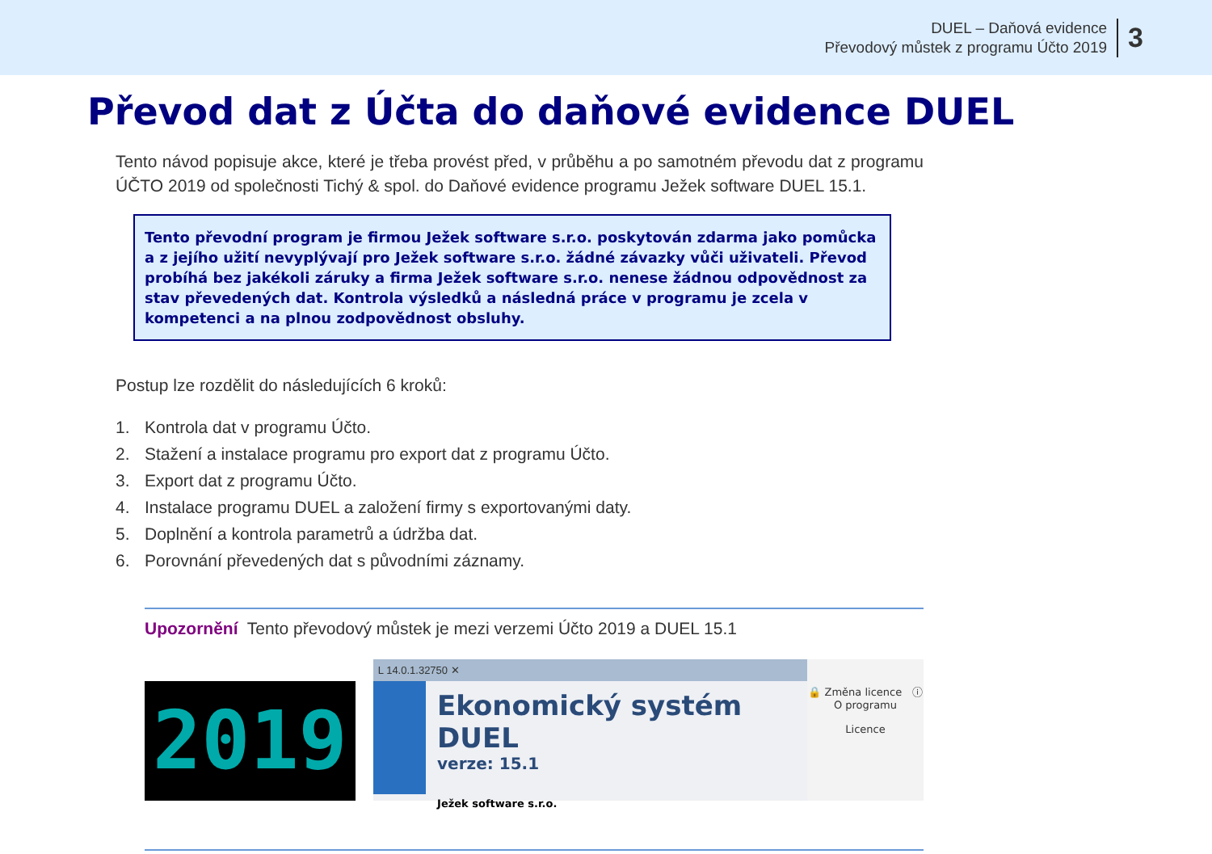DUEL – Daňová evidence
Převodový můstek z programu Účto 2019
3
Převod dat z Účta do daňové evidence DUEL
Tento návod popisuje akce, které je třeba provést před, v průběhu a po samotném převodu dat z programu ÚČTO 2019 od společnosti Tichý & spol. do Daňové evidence programu Ježek software DUEL 15.1.
Tento převodní program je firmou Ježek software s.r.o. poskytován zdarma jako pomůcka a z jejího užití nevyplývají pro Ježek software s.r.o. žádné závazky vůči uživateli. Převod probíhá bez jakékoli záruky a firma Ježek software s.r.o. nenese žádnou odpovědnost za stav převedených dat. Kontrola výsledků a následná práce v programu je zcela v kompetenci a na plnou zodpovědnost obsluhy.
Postup lze rozdělit do následujících 6 kroků:
1. Kontrola dat v programu Účto.
2. Stažení a instalace programu pro export dat z programu Účto.
3. Export dat z programu Účto.
4. Instalace programu DUEL a založení firmy s exportovanými daty.
5. Doplnění a kontrola parametrů a údržba dat.
6. Porovnání převedených dat s původními záznamy.
Upozornění Tento převodový můstek je mezi verzemi Účto 2019 a DUEL 15.1
2019
L 14.0.1.32750 ✕
Ekonomický systém DUEL
verze: 15.1
Ježek software s.r.o.
🔒 Změna licence ⓘ O programu
Licence